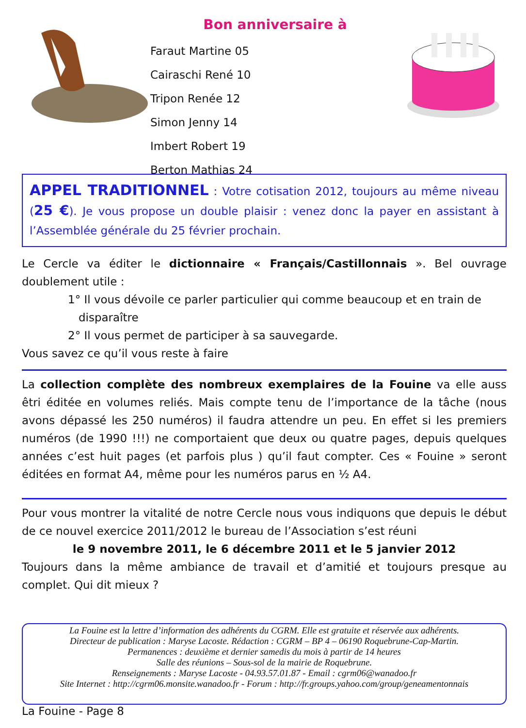Bon anniversaire à
Faraut Martine 05
Cairaschi René 10
Tripon Renée 12
Simon Jenny 14
Imbert Robert 19
Berton Mathias 24
APPEL TRADITIONNEL : Votre cotisation 2012, toujours au même niveau (25 €). Je vous propose un double plaisir : venez donc la payer en assistant à l’Assemblée générale du 25 février prochain.
Le Cercle va éditer le dictionnaire « Français/Castillonnais ». Bel ouvrage doublement utile :
1° Il vous dévoile ce parler particulier qui comme beaucoup et en train de
disparaître
2° Il vous permet de participer à sa sauvegarde.
Vous savez ce qu’il vous reste à faire
La collection complète des nombreux exemplaires de la Fouine va elle auss êtri éditée en volumes reliés. Mais compte tenu de l’importance de la tâche (nous avons dépassé les 250 numéros) il faudra attendre un peu. En effet si les premiers numéros (de 1990 !!!) ne comportaient que deux ou quatre pages, depuis quelques années c’est huit pages (et parfois plus ) qu’il faut compter. Ces « Fouine » seront éditées en format A4, même pour les numéros parus en ½ A4.
Pour vous montrer la vitalité de notre Cercle nous vous indiquons que depuis le début de ce nouvel exercice 2011/2012 le bureau de l’Association s’est réuni
le 9 novembre 2011, le 6 décembre 2011 et le 5 janvier 2012
Toujours dans la même ambiance de travail et d’amitié et toujours presque au complet. Qui dit mieux ?
La Fouine est la lettre d’information des adhérents du CGRM. Elle est gratuite et réservée aux adhérents.
Directeur de publication : Maryse Lacoste. Rédaction : CGRM – BP 4 – 06190 Roquebrune-Cap-Martin.
Permanences : deuxième et dernier samedis du mois à partir de 14 heures
Salle des réunions – Sous-sol de la mairie de Roquebrune.
Renseignements : Maryse Lacoste - 04.93.57.01.87 - Email : cgrm06@wanadoo.fr
Site Internet : http://cgrm06.monsite.wanadoo.fr - Forum : http://fr.groups.yahoo.com/group/geneamentonnais
La Fouine - Page 8